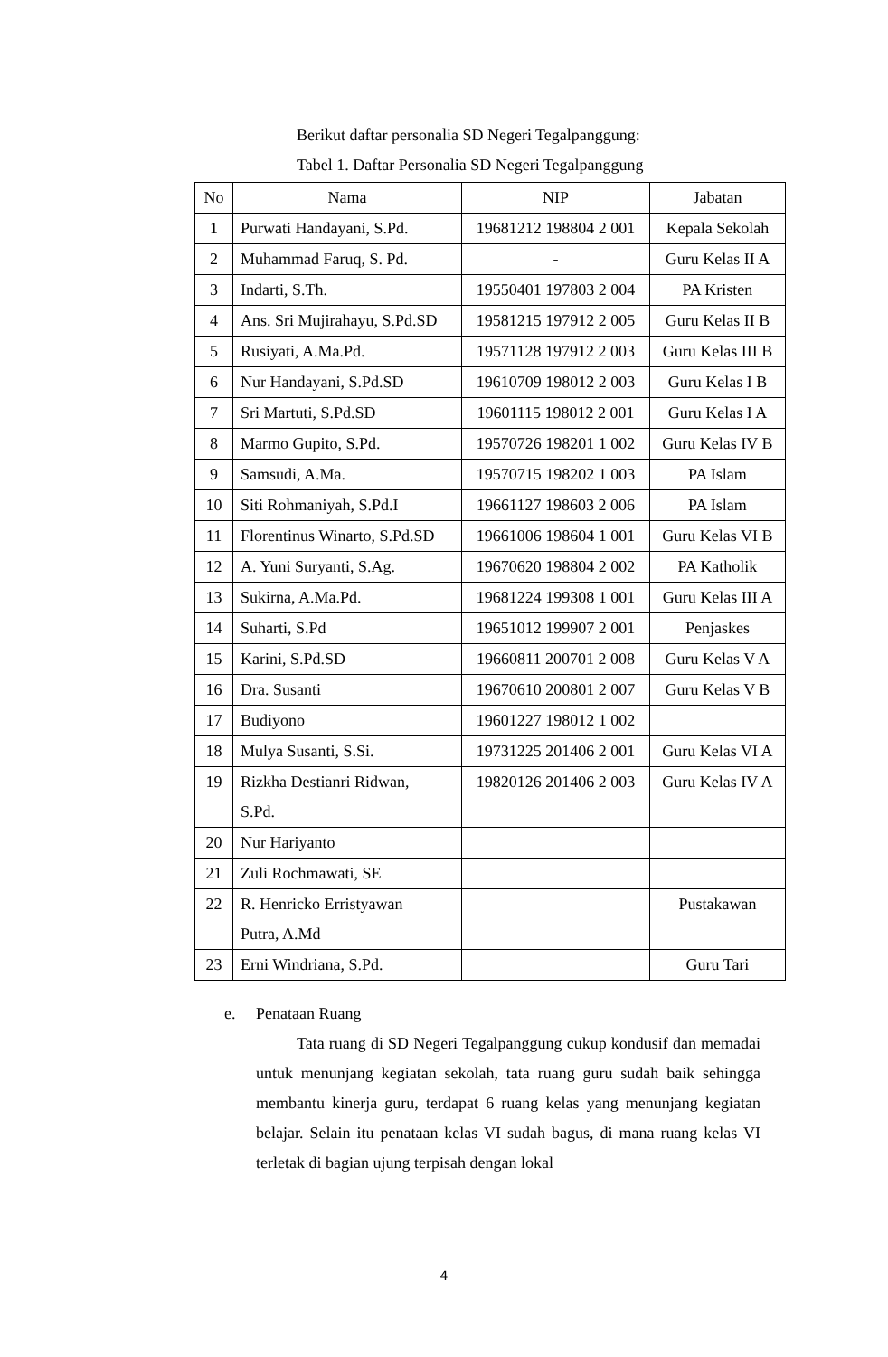Berikut daftar personalia SD Negeri Tegalpanggung:
Tabel 1. Daftar Personalia SD Negeri Tegalpanggung
| No | Nama | NIP | Jabatan |
| --- | --- | --- | --- |
| 1 | Purwati Handayani, S.Pd. | 19681212 198804 2 001 | Kepala Sekolah |
| 2 | Muhammad Faruq, S. Pd. | - | Guru Kelas II A |
| 3 | Indarti, S.Th. | 19550401 197803 2 004 | PA Kristen |
| 4 | Ans. Sri Mujirahayu, S.Pd.SD | 19581215 197912 2 005 | Guru Kelas II B |
| 5 | Rusiyati, A.Ma.Pd. | 19571128 197912 2 003 | Guru Kelas III B |
| 6 | Nur Handayani, S.Pd.SD | 19610709 198012 2 003 | Guru Kelas I B |
| 7 | Sri Martuti, S.Pd.SD | 19601115 198012 2 001 | Guru Kelas I A |
| 8 | Marmo Gupito, S.Pd. | 19570726 198201 1 002 | Guru Kelas IV B |
| 9 | Samsudi, A.Ma. | 19570715 198202 1 003 | PA Islam |
| 10 | Siti Rohmaniyah, S.Pd.I | 19661127 198603 2 006 | PA Islam |
| 11 | Florentinus Winarto, S.Pd.SD | 19661006 198604 1 001 | Guru Kelas VI B |
| 12 | A. Yuni Suryanti, S.Ag. | 19670620 198804 2 002 | PA Katholik |
| 13 | Sukirna, A.Ma.Pd. | 19681224 199308 1 001 | Guru Kelas III A |
| 14 | Suharti, S.Pd | 19651012 199907 2 001 | Penjaskes |
| 15 | Karini, S.Pd.SD | 19660811 200701 2 008 | Guru Kelas V A |
| 16 | Dra. Susanti | 19670610 200801 2 007 | Guru Kelas V B |
| 17 | Budiyono | 19601227 198012 1 002 | |
| 18 | Mulya Susanti, S.Si. | 19731225 201406 2 001 | Guru Kelas VI A |
| 19 | Rizkha Destianri Ridwan, S.Pd. | 19820126 201406 2 003 | Guru Kelas IV A |
| 20 | Nur Hariyanto | | |
| 21 | Zuli Rochmawati, SE | | |
| 22 | R. Henricko Erristyawan Putra, A.Md | | Pustakawan |
| 23 | Erni Windriana, S.Pd. | | Guru Tari |
e. Penataan Ruang
Tata ruang di SD Negeri Tegalpanggung cukup kondusif dan memadai untuk menunjang kegiatan sekolah, tata ruang guru sudah baik sehingga membantu kinerja guru, terdapat 6 ruang kelas yang menunjang kegiatan belajar. Selain itu penataan kelas VI sudah bagus, di mana ruang kelas VI terletak di bagian ujung terpisah dengan lokal
4